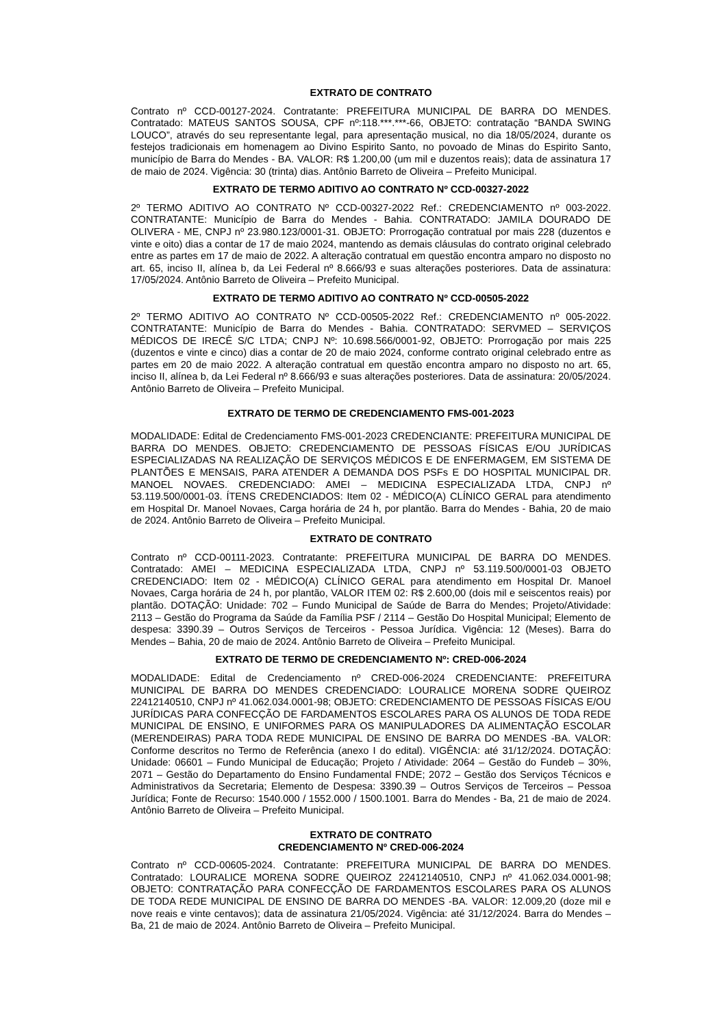EXTRATO DE CONTRATO
Contrato nº CCD-00127-2024. Contratante: PREFEITURA MUNICIPAL DE BARRA DO MENDES. Contratado: MATEUS SANTOS SOUSA, CPF nº:118.***.***-66, OBJETO: contratação “BANDA SWING LOUCO”, através do seu representante legal, para apresentação musical, no dia 18/05/2024, durante os festejos tradicionais em homenagem ao Divino Espirito Santo, no povoado de Minas do Espirito Santo, município de Barra do Mendes - BA. VALOR: R$ 1.200,00 (um mil e duzentos reais); data de assinatura 17 de maio de 2024. Vigência: 30 (trinta) dias. Antônio Barreto de Oliveira – Prefeito Municipal.
EXTRATO DE TERMO ADITIVO AO CONTRATO Nº CCD-00327-2022
2º TERMO ADITIVO AO CONTRATO Nº CCD-00327-2022 Ref.: CREDENCIAMENTO nº 003-2022. CONTRATANTE: Município de Barra do Mendes - Bahia. CONTRATADO: JAMILA DOURADO DE OLIVERA - ME, CNPJ nº 23.980.123/0001-31. OBJETO: Prorrogação contratual por mais 228 (duzentos e vinte e oito) dias a contar de 17 de maio 2024, mantendo as demais cláusulas do contrato original celebrado entre as partes em 17 de maio de 2022. A alteração contratual em questão encontra amparo no disposto no art. 65, inciso II, alínea b, da Lei Federal nº 8.666/93 e suas alterações posteriores. Data de assinatura: 17/05/2024. Antônio Barreto de Oliveira – Prefeito Municipal.
EXTRATO DE TERMO ADITIVO AO CONTRATO Nº CCD-00505-2022
2º TERMO ADITIVO AO CONTRATO Nº CCD-00505-2022 Ref.: CREDENCIAMENTO nº 005-2022. CONTRATANTE: Município de Barra do Mendes - Bahia. CONTRATADO: SERVMED – SERVIÇOS MÉDICOS DE IRECÊ S/C LTDA; CNPJ Nº: 10.698.566/0001-92, OBJETO: Prorrogação por mais 225 (duzentos e vinte e cinco) dias a contar de 20 de maio 2024, conforme contrato original celebrado entre as partes em 20 de maio 2022. A alteração contratual em questão encontra amparo no disposto no art. 65, inciso II, alínea b, da Lei Federal nº 8.666/93 e suas alterações posteriores. Data de assinatura: 20/05/2024. Antônio Barreto de Oliveira – Prefeito Municipal.
EXTRATO DE TERMO DE CREDENCIAMENTO FMS-001-2023
MODALIDADE: Edital de Credenciamento FMS-001-2023 CREDENCIANTE: PREFEITURA MUNICIPAL DE BARRA DO MENDES. OBJETO: CREDENCIAMENTO DE PESSOAS FÍSICAS E/OU JURÍDICAS ESPECIALIZADAS NA REALIZAÇÃO DE SERVIÇOS MÉDICOS E DE ENFERMAGEM, EM SISTEMA DE PLANTÕES E MENSAIS, PARA ATENDER A DEMANDA DOS PSFs E DO HOSPITAL MUNICIPAL DR. MANOEL NOVAES. CREDENCIADO: AMEI – MEDICINA ESPECIALIZADA LTDA, CNPJ nº 53.119.500/0001-03. ÍTENS CREDENCIADOS: Item 02 - MÉDICO(A) CLÍNICO GERAL para atendimento em Hospital Dr. Manoel Novaes, Carga horária de 24 h, por plantão. Barra do Mendes - Bahia, 20 de maio de 2024. Antônio Barreto de Oliveira – Prefeito Municipal.
EXTRATO DE CONTRATO
Contrato nº CCD-00111-2023. Contratante: PREFEITURA MUNICIPAL DE BARRA DO MENDES. Contratado: AMEI – MEDICINA ESPECIALIZADA LTDA, CNPJ nº 53.119.500/0001-03 OBJETO CREDENCIADO: Item 02 - MÉDICO(A) CLÍNICO GERAL para atendimento em Hospital Dr. Manoel Novaes, Carga horária de 24 h, por plantão, VALOR ITEM 02: R$ 2.600,00 (dois mil e seiscentos reais) por plantão. DOTAÇÃO: Unidade: 702 – Fundo Municipal de Saúde de Barra do Mendes; Projeto/Atividade: 2113 – Gestão do Programa da Saúde da Família PSF / 2114 – Gestão Do Hospital Municipal; Elemento de despesa: 3390.39 – Outros Serviços de Terceiros - Pessoa Jurídica. Vigência: 12 (Meses). Barra do Mendes – Bahia, 20 de maio de 2024. Antônio Barreto de Oliveira – Prefeito Municipal.
EXTRATO DE TERMO DE CREDENCIAMENTO Nº: CRED-006-2024
MODALIDADE: Edital de Credenciamento nº CRED-006-2024 CREDENCIANTE: PREFEITURA MUNICIPAL DE BARRA DO MENDES CREDENCIADO: LOURALICE MORENA SODRE QUEIROZ 22412140510, CNPJ nº 41.062.034.0001-98; OBJETO: CREDENCIAMENTO DE PESSOAS FÍSICAS E/OU JURÍDICAS PARA CONFECÇÃO DE FARDAMENTOS ESCOLARES PARA OS ALUNOS DE TODA REDE MUNICIPAL DE ENSINO, E UNIFORMES PARA OS MANIPULADORES DA ALIMENTAÇÃO ESCOLAR (MERENDEIRAS) PARA TODA REDE MUNICIPAL DE ENSINO DE BARRA DO MENDES -BA. VALOR: Conforme descritos no Termo de Referência (anexo I do edital). VIGÊNCIA: até 31/12/2024. DOTAÇÃO: Unidade: 06601 – Fundo Municipal de Educação; Projeto / Atividade: 2064 – Gestão do Fundeb – 30%, 2071 – Gestão do Departamento do Ensino Fundamental FNDE; 2072 – Gestão dos Serviços Técnicos e Administrativos da Secretaria; Elemento de Despesa: 3390.39 – Outros Serviços de Terceiros – Pessoa Jurídica; Fonte de Recurso: 1540.000 / 1552.000 / 1500.1001. Barra do Mendes - Ba, 21 de maio de 2024. Antônio Barreto de Oliveira – Prefeito Municipal.
EXTRATO DE CONTRATO
CREDENCIAMENTO Nº CRED-006-2024
Contrato nº CCD-00605-2024. Contratante: PREFEITURA MUNICIPAL DE BARRA DO MENDES. Contratado: LOURALICE MORENA SODRE QUEIROZ 22412140510, CNPJ nº 41.062.034.0001-98; OBJETO: CONTRATAÇÃO PARA CONFECÇÃO DE FARDAMENTOS ESCOLARES PARA OS ALUNOS DE TODA REDE MUNICIPAL DE ENSINO DE BARRA DO MENDES -BA. VALOR: 12.009,20 (doze mil e nove reais e vinte centavos); data de assinatura 21/05/2024. Vigência: até 31/12/2024. Barra do Mendes – Ba, 21 de maio de 2024. Antônio Barreto de Oliveira – Prefeito Municipal.